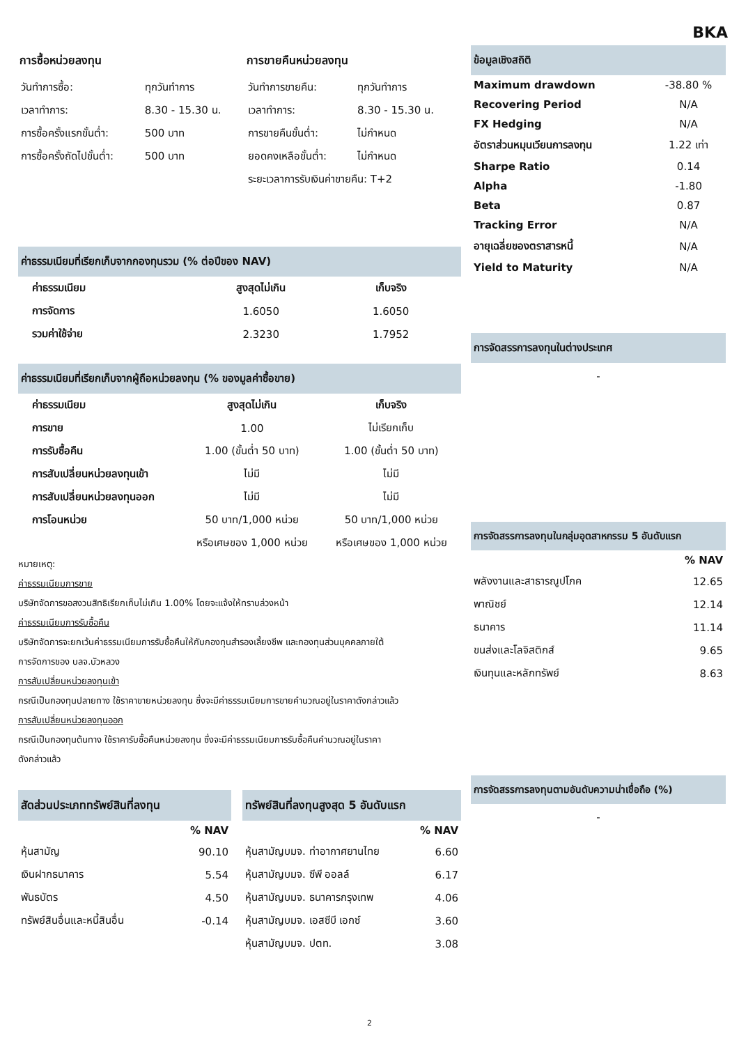BKA
การซื้อหน่วยลงทุน
| วันทำการซื้อ: | ทุกวันทำการ |
| เวลาทำการ: | 8.30 - 15.30 น. |
| การซื้อครั้งแรกขั้นต่ำ: | 500 บาท |
| การซื้อครั้งถัดไปขั้นต่ำ: | 500 บาท |
การขายคืนหน่วยลงทุน
| วันทำการขายคืน: | ทุกวันทำการ |
| เวลาทำการ: | 8.30 - 15.30 น. |
| การขายคืนขั้นต่ำ: | ไม่กำหนด |
| ยอดคงเหลือขั้นต่ำ: | ไม่กำหนด |
| ระยะเวลาการรับเงินค่าขายคืน: T+2 | |
ค่าธรรมเนียมที่เรียกเก็บจากกองทุนรวม (% ต่อปีของ NAV)
| ค่าธรรมเนียม | สูงสุดไม่เกิน | เก็บจริง |
| --- | --- | --- |
| การจัดการ | 1.6050 | 1.6050 |
| รวมค่าใช้จ่าย | 2.3230 | 1.7952 |
ค่าธรรมเนียมที่เรียกเก็บจากผู้ถือหน่วยลงทุน (% ของมูลค่าซื้อขาย)
| ค่าธรรมเนียม | สูงสุดไม่เกิน | เก็บจริง |
| --- | --- | --- |
| การขาย | 1.00 | ไม่เรียกเก็บ |
| การรับซื้อคืน | 1.00 (ขั้นต่ำ 50 บาท) | 1.00 (ขั้นต่ำ 50 บาท) |
| การสับเปลี่ยนหน่วยลงทุนเข้า | ไม่มี | ไม่มี |
| การสับเปลี่ยนหน่วยลงทุนออก | ไม่มี | ไม่มี |
| การโอนหน่วย | 50 บาท/1,000 หน่วย | 50 บาท/1,000 หน่วย |
| | หรือเศษของ 1,000 หน่วย | หรือเศษของ 1,000 หน่วย |
หมายเหตุ:
ค่าธรรมเนียมการขาย
บริษัทจัดการขอสงวนสิทธิเรียกเก็บไม่เกิน 1.00% โดยจะแจ้งให้ทราบล่วงหน้า
ค่าธรรมเนียมการรับซื้อคืน
บริษัทจัดการจะยกเว้นค่าธรรมเนียมการรับซื้อคืนให้กับกองทุนสำรองเลี้ยงชีพ และกองทุนส่วนบุคคลภายใต้
การจัดการของ บลจ.บัวหลวง
การสับเปลี่ยนหน่วยลงทุนเข้า
กรณีเป็นกองทุนปลายทาง ใช้ราคาขายหน่วยลงทุน ซึ่งจะมีค่าธรรมเนียมการขายคำนวณอยู่ในราคาดังกล่าวแล้ว
การสับเปลี่ยนหน่วยลงทุนออก
กรณีเป็นกองทุนต้นทาง ใช้ราคารับซื้อคืนหน่วยลงทุน ซึ่งจะมีค่าธรรมเนียมการรับซื้อคืนคำนวณอยู่ในราคา
ดังกล่าวแล้ว
สัดส่วนประเภททรัพย์สินที่ลงทุน
| | % NAV |
| --- | --- |
| หุ้นสามัญ | 90.10 |
| เงินฝากธนาคาร | 5.54 |
| พันธบัตร | 4.50 |
| ทรัพย์สินอื่นและหนี้สินอื่น | -0.14 |
ทรัพย์สินที่ลงทุนสูงสุด 5 อันดับแรก
| | % NAV |
| --- | --- |
| หุ้นสามัญบมจ. ท่าอากาศยานไทย | 6.60 |
| หุ้นสามัญบมจ. ซีพี ออลล์ | 6.17 |
| หุ้นสามัญบมจ. ธนาคารกรุงเทพ | 4.06 |
| หุ้นสามัญบมจ. เอสซีบี เอกซ์ | 3.60 |
| หุ้นสามัญบมจ. ปตท. | 3.08 |
ข้อมูลเชิงสถิติ
| Maximum drawdown | -38.80 % |
| Recovering Period | N/A |
| FX Hedging | N/A |
| อัตราส่วนหมุนเวียนการลงทุน | 1.22 เท่า |
| Sharpe Ratio | 0.14 |
| Alpha | -1.80 |
| Beta | 0.87 |
| Tracking Error | N/A |
| อายุเฉลี่ยของตราสารหนี้ | N/A |
| Yield to Maturity | N/A |
การจัดสรรการลงทุนในต่างประเทศ
-
การจัดสรรการลงทุนในกลุ่มอุตสาหกรรม 5 อันดับแรก
| | % NAV |
| --- | --- |
| พลังงานและสาธารณูปโภค | 12.65 |
| พาณิชย์ | 12.14 |
| ธนาคาร | 11.14 |
| ขนส่งและโลจิสติกส์ | 9.65 |
| เงินทุนและหลักทรัพย์ | 8.63 |
การจัดสรรการลงทุนตามอันดับความน่าเชื่อถือ (%)
-
2